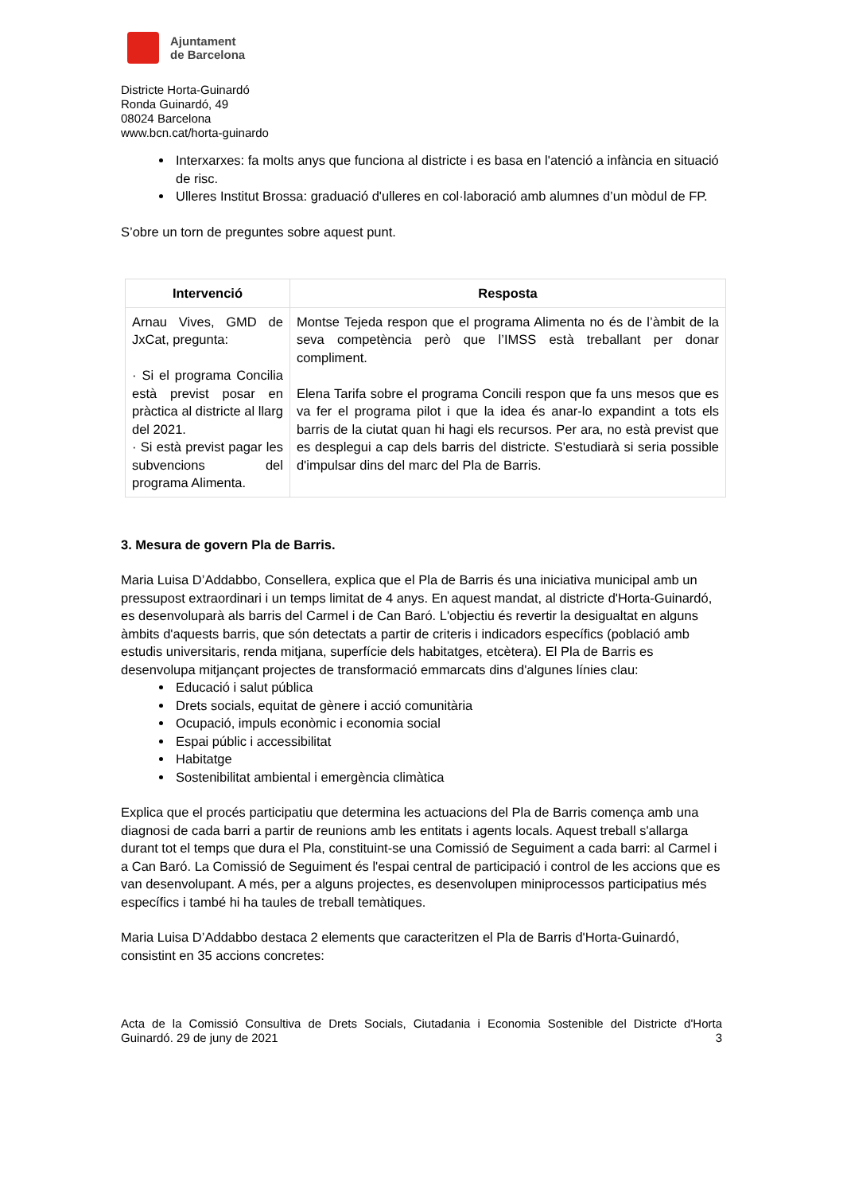Ajuntament
de Barcelona
Districte Horta-Guinardó
Ronda Guinardó, 49
08024 Barcelona
www.bcn.cat/horta-guinardo
Interxarxes: fa molts anys que funciona al districte i es basa en l'atenció a infància en situació de risc.
Ulleres Institut Brossa: graduació d'ulleres en col·laboració amb alumnes d’un mòdul de FP.
S’obre un torn de preguntes sobre aquest punt.
| Intervenció | Resposta |
| --- | --- |
| Arnau Vives, GMD de JxCat, pregunta: · Si el programa Concilia està previst posar en pràctica al districte al llarg del 2021. · Si està previst pagar les subvencions del programa Alimenta. | Montse Tejeda respon que el programa Alimenta no és de l’àmbit de la seva competència però que l’IMSS està treballant per donar compliment. Elena Tarifa sobre el programa Concili respon que fa uns mesos que es va fer el programa pilot i que la idea és anar-lo expandint a tots els barris de la ciutat quan hi hagi els recursos. Per ara, no està previst que es desplegui a cap dels barris del districte. S'estudiarà si seria possible d'impulsar dins del marc del Pla de Barris. |
3. Mesura de govern Pla de Barris.
Maria Luisa D’Addabbo, Consellera, explica que el Pla de Barris és una iniciativa municipal amb un pressupost extraordinari i un temps limitat de 4 anys. En aquest mandat, al districte d'Horta-Guinardó, es desenvoluparà als barris del Carmel i de Can Baró. L'objectiu és revertir la desigualtat en alguns àmbits d'aquests barris, que són detectats a partir de criteris i indicadors específics (població amb estudis universitaris, renda mitjana, superfície dels habitatges, etcètera). El Pla de Barris es desenvolupa mitjançant projectes de transformació emmarcats dins d'algunes línies clau:
Educació i salut pública
Drets socials, equitat de gènere i acció comunitària
Ocupació, impuls econòmic i economia social
Espai públic i accessibilitat
Habitatge
Sostenibilitat ambiental i emergència climàtica
Explica que el procés participatiu que determina les actuacions del Pla de Barris comença amb una diagnosi de cada barri a partir de reunions amb les entitats i agents locals. Aquest treball s'allarga durant tot el temps que dura el Pla, constituint-se una Comissió de Seguiment a cada barri: al Carmel i a Can Baró. La Comissió de Seguiment és l'espai central de participació i control de les accions que es van desenvolupant. A més, per a alguns projectes, es desenvolupen miniprocessos participatius més específics i també hi ha taules de treball temàtiques.
Maria Luisa D’Addabbo destaca 2 elements que caracteritzen el Pla de Barris d'Horta-Guinardó, consistint en 35 accions concretes:
Acta de la Comissió Consultiva de Drets Socials, Ciutadania i Economia Sostenible del Districte d'Horta Guinardó. 29 de juny de 2021 3